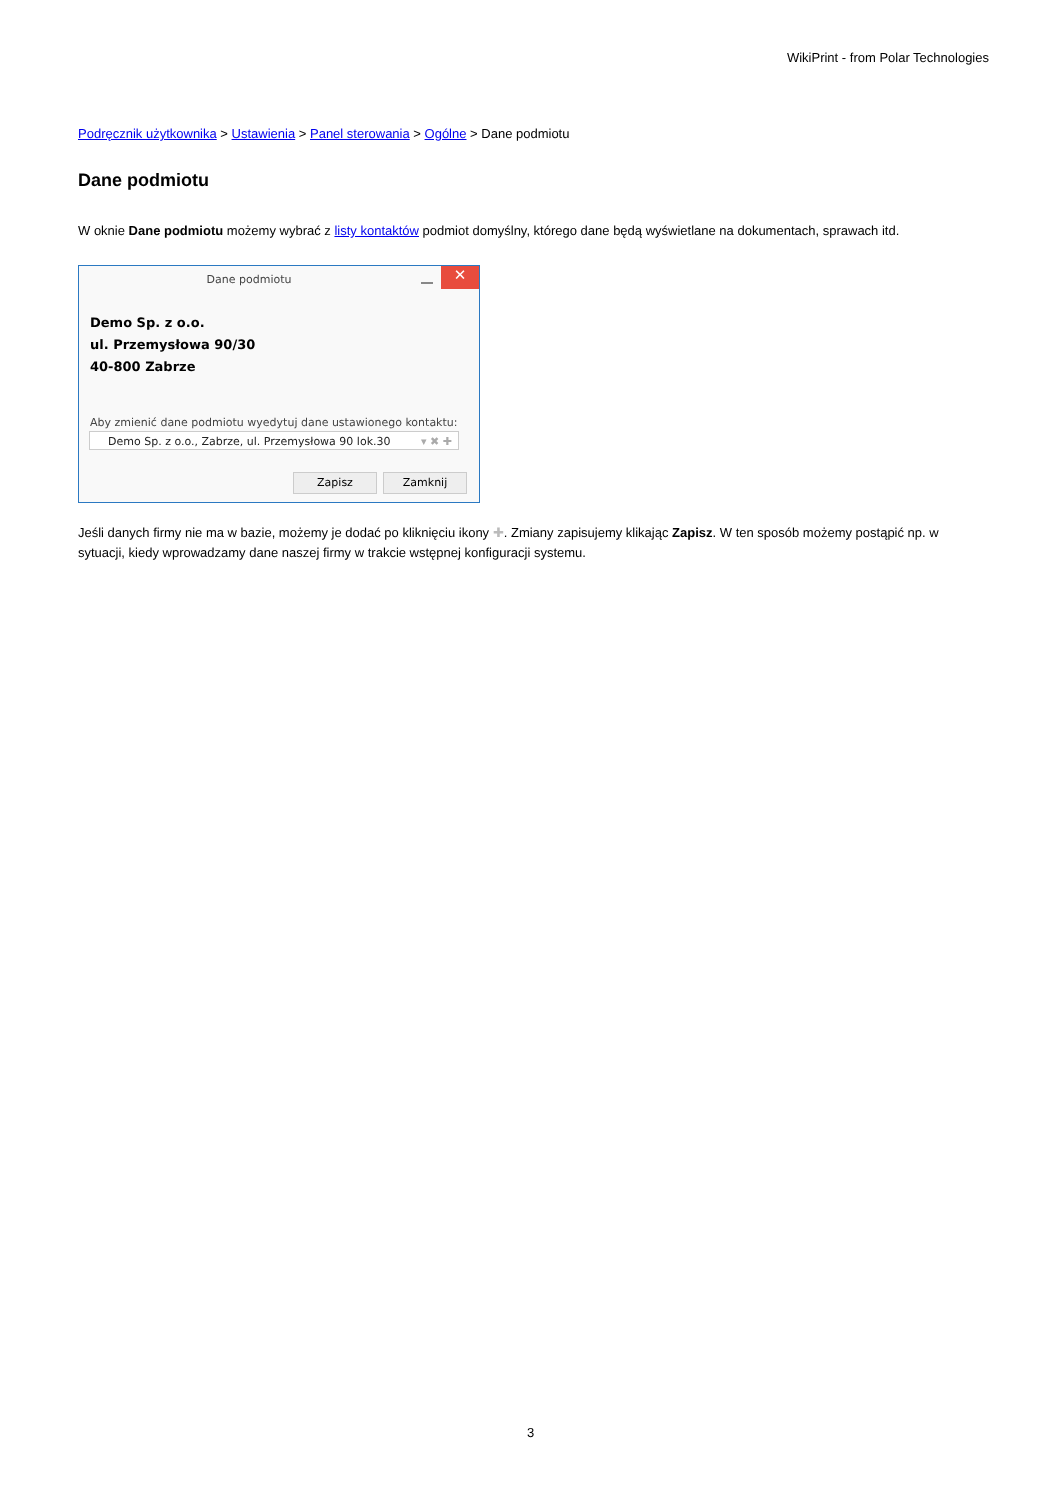WikiPrint - from Polar Technologies
Podręcznik użytkownika > Ustawienia > Panel sterowania > Ogólne > Dane podmiotu
Dane podmiotu
W oknie Dane podmiotu możemy wybrać z listy kontaktów podmiot domyślny, którego dane będą wyświetlane na dokumentach, sprawach itd.
Dane podmiotu
✕
Demo Sp. z o.o.
ul. Przemysłowa 90/30
40-800 Zabrze
Aby zmienić dane podmiotu wyedytuj dane ustawionego kontaktu:
Demo Sp. z o.o., Zabrze, ul. Przemysłowa 90 lok.30 ▾ ✖ ✚
Zapisz Zamknij
Jeśli danych firmy nie ma w bazie, możemy je dodać po kliknięciu ikony ✚. Zmiany zapisujemy klikając Zapisz. W ten sposób możemy postąpić np. w sytuacji, kiedy wprowadzamy dane naszej firmy w trakcie wstępnej konfiguracji systemu.
3